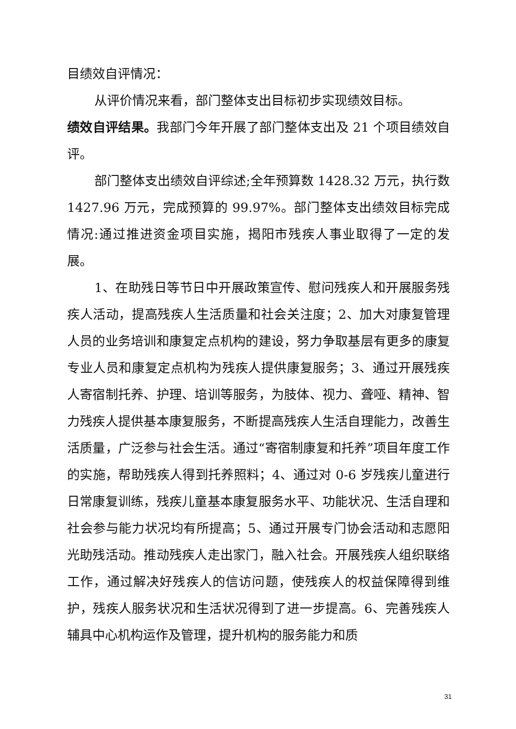目绩效自评情况：
从评价情况来看，部门整体支出目标初步实现绩效目标。
绩效自评结果。我部门今年开展了部门整体支出及 21 个项目绩效自评。
部门整体支出绩效自评综述;全年预算数 1428.32 万元，执行数 1427.96 万元，完成预算的 99.97%。部门整体支出绩效目标完成情况:通过推进资金项目实施，揭阳市残疾人事业取得了一定的发展。
1、在助残日等节日中开展政策宣传、慰问残疾人和开展服务残疾人活动，提高残疾人生活质量和社会关注度；2、加大对康复管理人员的业务培训和康复定点机构的建设，努力争取基层有更多的康复专业人员和康复定点机构为残疾人提供康复服务；3、通过开展残疾人寄宿制托养、护理、培训等服务，为肢体、视力、聋哑、精神、智力残疾人提供基本康复服务，不断提高残疾人生活自理能力，改善生活质量，广泛参与社会生活。通过“寄宿制康复和托养”项目年度工作的实施，帮助残疾人得到托养照料；4、通过对 0-6 岁残疾儿童进行日常康复训练，残疾儿童基本康复服务水平、功能状况、生活自理和社会参与能力状况均有所提高；5、通过开展专门协会活动和志愿阳光助残活动。推动残疾人走出家门，融入社会。开展残疾人组织联络工作，通过解决好残疾人的信访问题，使残疾人的权益保障得到维护，残疾人服务状况和生活状况得到了进一步提高。6、完善残疾人辅具中心机构运作及管理，提升机构的服务能力和质
31